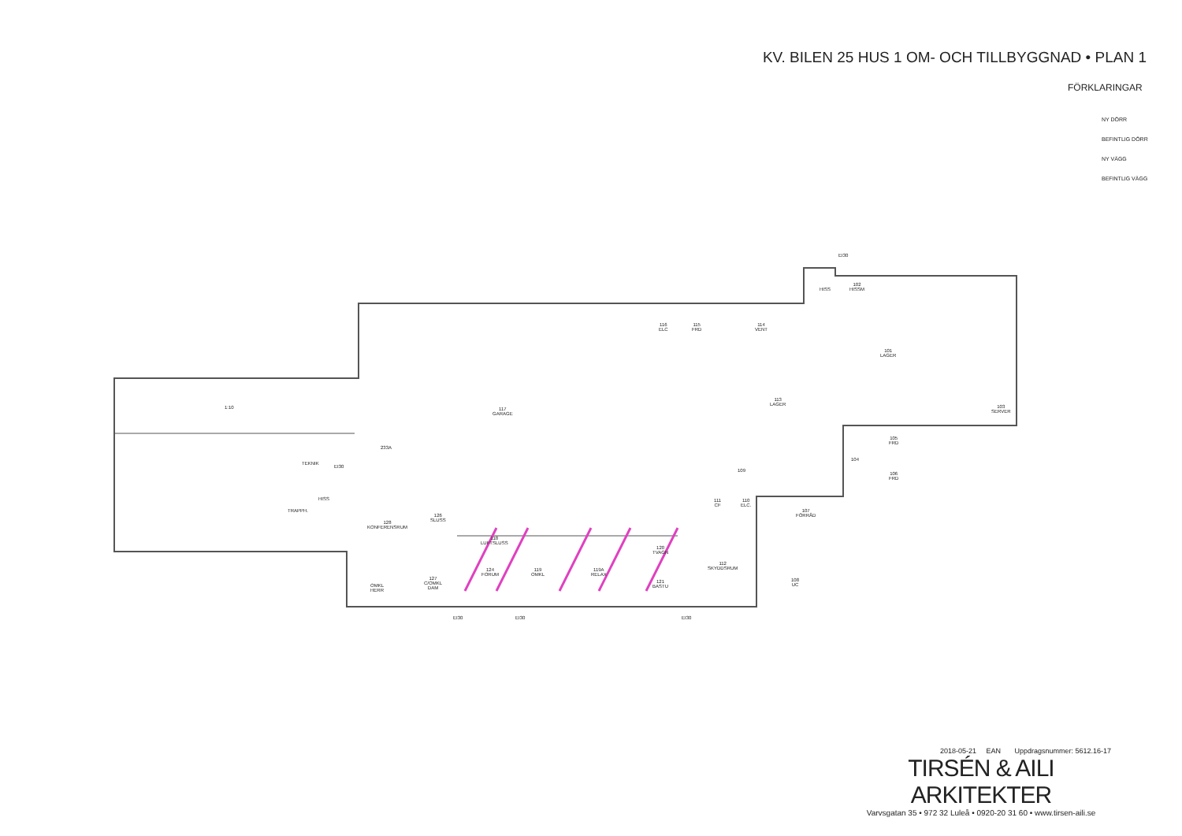KV. BILEN 25 HUS 1 OM- OCH TILLBYGGNAD • PLAN 1
FÖRKLARINGAR
NY DÖRR
BEFINTLIG DÖRR
NY VÄGG
BEFINTLIG VÄGG
1:10
117
GARAGE
113
LAGER
101
LAGER
102
HISSM
HISS
EI30
103
SERVER
105
FRD
106
FRD
104
116
ELC
115
FRD
114
VENT
109
111
CF
110
ELC.
107
FÖRRÅD
112
SKYDDSRUM
108
UC
TEKNIK
EI30
233A
TRAPPH.
HISS
128
KONFERENSRUM
126
SLUSS
118
LUFTSLUSS
124
FORUM
119
OMKL
119A
RELAX
120
TVAGN
121
BASTU
127
C/OMKL
DAM
OMKL
HERR
EI30 EI30 EI30
2018-05-21 EAN Uppdragsnummer: 5612.16-17
TIRSÉN & AILI ARKITEKTER
Varvsgatan 35 • 972 32 Luleå • 0920-20 31 60 • www.tirsen-aili.se